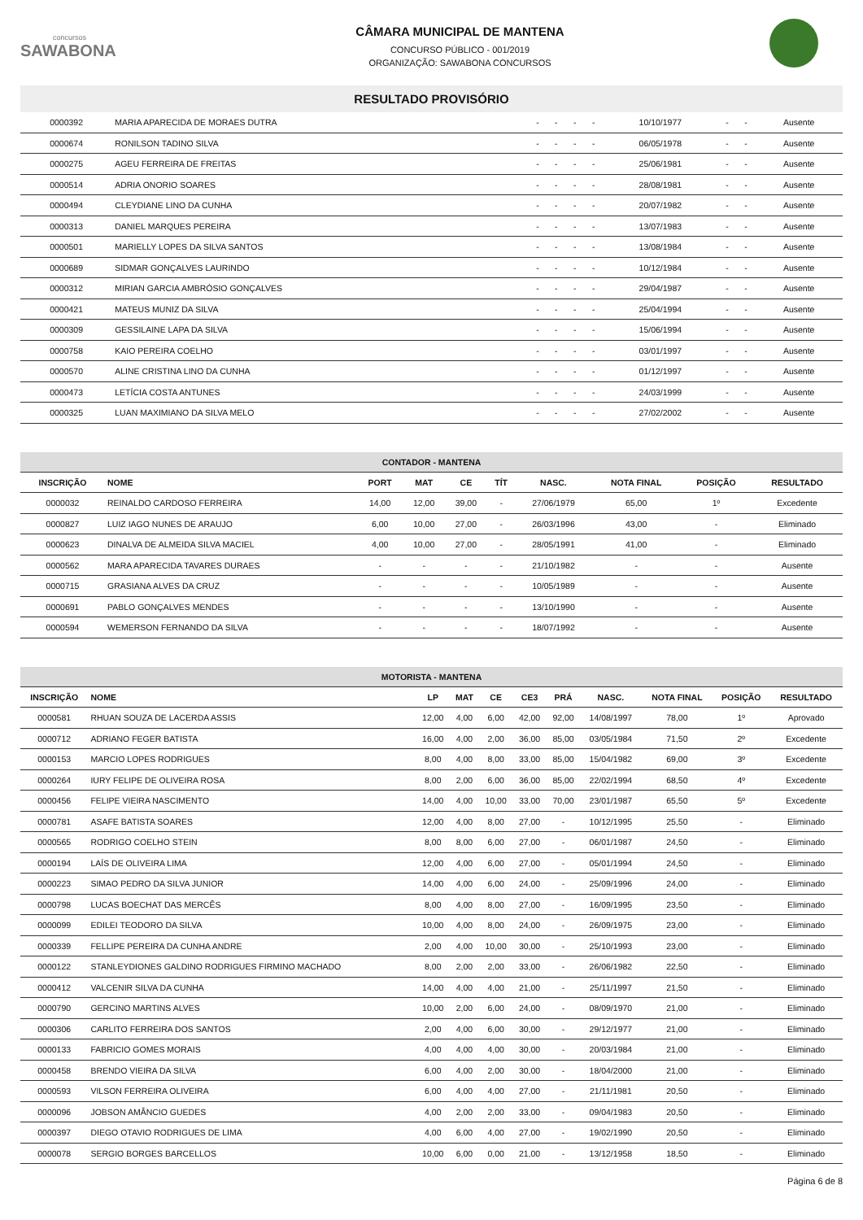concursos
SAWABONA
CÂMARA MUNICIPAL DE MANTENA
CONCURSO PÚBLICO - 001/2019
ORGANIZAÇÃO: SAWABONA CONCURSOS
RESULTADO PROVISÓRIO
| 0000392 | MARIA APARECIDA DE MORAES DUTRA | - | - | - | - | 10/10/1977 | - | - | Ausente |
| 0000674 | RONILSON TADINO SILVA | - | - | - | - | 06/05/1978 | - | - | Ausente |
| 0000275 | AGEU FERREIRA DE FREITAS | - | - | - | - | 25/06/1981 | - | - | Ausente |
| 0000514 | ADRIA ONORIO SOARES | - | - | - | - | 28/08/1981 | - | - | Ausente |
| 0000494 | CLEYDIANE LINO DA CUNHA | - | - | - | - | 20/07/1982 | - | - | Ausente |
| 0000313 | DANIEL MARQUES PEREIRA | - | - | - | - | 13/07/1983 | - | - | Ausente |
| 0000501 | MARIELLY LOPES DA SILVA SANTOS | - | - | - | - | 13/08/1984 | - | - | Ausente |
| 0000689 | SIDMAR GONÇALVES LAURINDO | - | - | - | - | 10/12/1984 | - | - | Ausente |
| 0000312 | MIRIAN GARCIA AMBRÓSIO GONÇALVES | - | - | - | - | 29/04/1987 | - | - | Ausente |
| 0000421 | MATEUS MUNIZ DA SILVA | - | - | - | - | 25/04/1994 | - | - | Ausente |
| 0000309 | GESSILAINE LAPA DA SILVA | - | - | - | - | 15/06/1994 | - | - | Ausente |
| 0000758 | KAIO PEREIRA COELHO | - | - | - | - | 03/01/1997 | - | - | Ausente |
| 0000570 | ALINE CRISTINA LINO DA CUNHA | - | - | - | - | 01/12/1997 | - | - | Ausente |
| 0000473 | LETÍCIA COSTA ANTUNES | - | - | - | - | 24/03/1999 | - | - | Ausente |
| 0000325 | LUAN MAXIMIANO DA SILVA MELO | - | - | - | - | 27/02/2002 | - | - | Ausente |
| CONTADOR - MANTENA | | | | | | | | | |
| --- | --- | --- | --- | --- | --- | --- | --- | --- | --- |
| INSCRIÇÃO | NOME | PORT | MAT | CE | TÍT | NASC. | NOTA FINAL | POSIÇÃO | RESULTADO |
| 0000032 | REINALDO CARDOSO FERREIRA | 14,00 | 12,00 | 39,00 | - | 27/06/1979 | 65,00 | 1º | Excedente |
| 0000827 | LUIZ IAGO NUNES DE ARAUJO | 6,00 | 10,00 | 27,00 | - | 26/03/1996 | 43,00 | - | Eliminado |
| 0000623 | DINALVA DE ALMEIDA SILVA MACIEL | 4,00 | 10,00 | 27,00 | - | 28/05/1991 | 41,00 | - | Eliminado |
| 0000562 | MARA APARECIDA TAVARES DURAES | - | - | - | - | 21/10/1982 | - | - | Ausente |
| 0000715 | GRASIANA ALVES DA CRUZ | - | - | - | - | 10/05/1989 | - | - | Ausente |
| 0000691 | PABLO GONÇALVES MENDES | - | - | - | - | 13/10/1990 | - | - | Ausente |
| 0000594 | WEMERSON FERNANDO DA SILVA | - | - | - | - | 18/07/1992 | - | - | Ausente |
| MOTORISTA - MANTENA | | | | | | | | | | |
| --- | --- | --- | --- | --- | --- | --- | --- | --- | --- | --- |
| INSCRIÇÃO | NOME | LP | MAT | CE | CE3 | PRÁ | NASC. | NOTA FINAL | POSIÇÃO | RESULTADO |
| 0000581 | RHUAN SOUZA DE LACERDA ASSIS | 12,00 | 4,00 | 6,00 | 42,00 | 92,00 | 14/08/1997 | 78,00 | 1º | Aprovado |
| 0000712 | ADRIANO FEGER BATISTA | 16,00 | 4,00 | 2,00 | 36,00 | 85,00 | 03/05/1984 | 71,50 | 2º | Excedente |
| 0000153 | MARCIO LOPES RODRIGUES | 8,00 | 4,00 | 8,00 | 33,00 | 85,00 | 15/04/1982 | 69,00 | 3º | Excedente |
| 0000264 | IURY FELIPE DE OLIVEIRA ROSA | 8,00 | 2,00 | 6,00 | 36,00 | 85,00 | 22/02/1994 | 68,50 | 4º | Excedente |
| 0000456 | FELIPE VIEIRA NASCIMENTO | 14,00 | 4,00 | 10,00 | 33,00 | 70,00 | 23/01/1987 | 65,50 | 5º | Excedente |
| 0000781 | ASAFE BATISTA SOARES | 12,00 | 4,00 | 8,00 | 27,00 | - | 10/12/1995 | 25,50 | - | Eliminado |
| 0000565 | RODRIGO COELHO STEIN | 8,00 | 8,00 | 6,00 | 27,00 | - | 06/01/1987 | 24,50 | - | Eliminado |
| 0000194 | LAÍS DE OLIVEIRA LIMA | 12,00 | 4,00 | 6,00 | 27,00 | - | 05/01/1994 | 24,50 | - | Eliminado |
| 0000223 | SIMAO PEDRO DA SILVA JUNIOR | 14,00 | 4,00 | 6,00 | 24,00 | - | 25/09/1996 | 24,00 | - | Eliminado |
| 0000798 | LUCAS BOECHAT DAS MERCÊS | 8,00 | 4,00 | 8,00 | 27,00 | - | 16/09/1995 | 23,50 | - | Eliminado |
| 0000099 | EDILEI TEODORO DA SILVA | 10,00 | 4,00 | 8,00 | 24,00 | - | 26/09/1975 | 23,00 | - | Eliminado |
| 0000339 | FELLIPE PEREIRA DA CUNHA ANDRE | 2,00 | 4,00 | 10,00 | 30,00 | - | 25/10/1993 | 23,00 | - | Eliminado |
| 0000122 | STANLEYDIONES GALDINO RODRIGUES FIRMINO MACHADO | 8,00 | 2,00 | 2,00 | 33,00 | - | 26/06/1982 | 22,50 | - | Eliminado |
| 0000412 | VALCENIR SILVA DA CUNHA | 14,00 | 4,00 | 4,00 | 21,00 | - | 25/11/1997 | 21,50 | - | Eliminado |
| 0000790 | GERCINO MARTINS ALVES | 10,00 | 2,00 | 6,00 | 24,00 | - | 08/09/1970 | 21,00 | - | Eliminado |
| 0000306 | CARLITO FERREIRA DOS SANTOS | 2,00 | 4,00 | 6,00 | 30,00 | - | 29/12/1977 | 21,00 | - | Eliminado |
| 0000133 | FABRICIO GOMES MORAIS | 4,00 | 4,00 | 4,00 | 30,00 | - | 20/03/1984 | 21,00 | - | Eliminado |
| 0000458 | BRENDO VIEIRA DA SILVA | 6,00 | 4,00 | 2,00 | 30,00 | - | 18/04/2000 | 21,00 | - | Eliminado |
| 0000593 | VILSON FERREIRA OLIVEIRA | 6,00 | 4,00 | 4,00 | 27,00 | - | 21/11/1981 | 20,50 | - | Eliminado |
| 0000096 | JOBSON AMÂNCIO GUEDES | 4,00 | 2,00 | 2,00 | 33,00 | - | 09/04/1983 | 20,50 | - | Eliminado |
| 0000397 | DIEGO OTAVIO RODRIGUES DE LIMA | 4,00 | 6,00 | 4,00 | 27,00 | - | 19/02/1990 | 20,50 | - | Eliminado |
| 0000078 | SERGIO BORGES BARCELLOS | 10,00 | 6,00 | 0,00 | 21,00 | - | 13/12/1958 | 18,50 | - | Eliminado |
Página 6 de 8